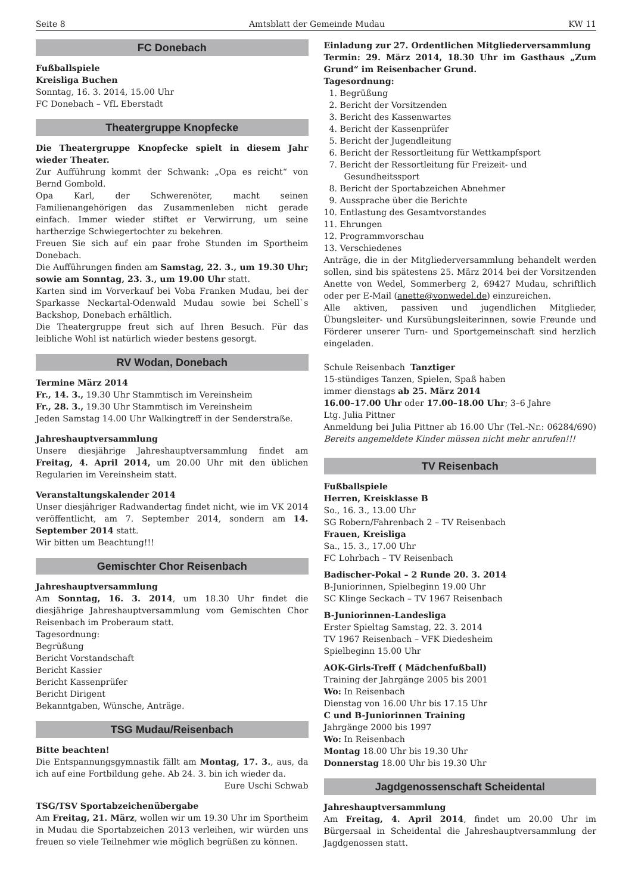Seite 8 Amtsblatt der Gemeinde Mudau KW 11
FC Donebach
Fußballspiele
Kreisliga Buchen
Sonntag, 16. 3. 2014, 15.00 Uhr
FC Donebach – VfL Eberstadt
Theatergruppe Knopfecke
Die Theatergruppe Knopfecke spielt in diesem Jahr wieder Theater.
Zur Aufführung kommt der Schwank: „Opa es reicht“ von Bernd Gombold.
Opa Karl, der Schwerenöter, macht seinen Familienangehörigen das Zusammenleben nicht gerade einfach. Immer wieder stiftet er Verwirrung, um seine hartherzige Schwiegertochter zu bekehren.
Freuen Sie sich auf ein paar frohe Stunden im Sportheim Donebach.
Die Aufführungen finden am Samstag, 22. 3., um 19.30 Uhr; sowie am Sonntag, 23. 3., um 19.00 Uhr statt.
Karten sind im Vorverkauf bei Voba Franken Mudau, bei der Sparkasse Neckartal-Odenwald Mudau sowie bei Schell`s Backshop, Donebach erhältlich.
Die Theatergruppe freut sich auf Ihren Besuch. Für das leibliche Wohl ist natürlich wieder bestens gesorgt.
RV Wodan, Donebach
Termine März 2014
Fr., 14. 3., 19.30 Uhr Stammtisch im Vereinsheim
Fr., 28. 3., 19.30 Uhr Stammtisch im Vereinsheim
Jeden Samstag 14.00 Uhr Walkingtreff in der Senderstraße.
Jahreshauptversammlung
Unsere diesjährige Jahreshauptversammlung findet am Freitag, 4. April 2014, um 20.00 Uhr mit den üblichen Regularien im Vereinsheim statt.
Veranstaltungskalender 2014
Unser diesjähriger Radwandertag findet nicht, wie im VK 2014 veröffentlicht, am 7. September 2014, sondern am 14. September 2014 statt.
Wir bitten um Beachtung!!!
Gemischter Chor Reisenbach
Jahreshauptversammlung
Am Sonntag, 16. 3. 2014, um 18.30 Uhr findet die diesjährige Jahreshauptversammlung vom Gemischten Chor Reisenbach im Proberaum statt.
Tagesordnung:
Begrüßung
Bericht Vorstandschaft
Bericht Kassier
Bericht Kassenprüfer
Bericht Dirigent
Bekanntgaben, Wünsche, Anträge.
TSG Mudau/Reisenbach
Bitte beachten!
Die Entspannungsgymnastik fällt am Montag, 17. 3., aus, da ich auf eine Fortbildung gehe. Ab 24. 3. bin ich wieder da.
Eure Uschi Schwab
TSG/TSV Sportabzeichenübergabe
Am Freitag, 21. März, wollen wir um 19.30 Uhr im Sportheim in Mudau die Sportabzeichen 2013 verleihen, wir würden uns freuen so viele Teilnehmer wie möglich begrüßen zu können.
Einladung zur 27. Ordentlichen Mitgliederversammlung
Termin: 29. März 2014, 18.30 Uhr im Gasthaus „Zum Grund“ im Reisenbacher Grund.
Tagesordnung:
1. Begrüßung
2. Bericht der Vorsitzenden
3. Bericht des Kassenwartes
4. Bericht der Kassenprüfer
5. Bericht der Jugendleitung
6. Bericht der Ressortleitung für Wettkampfsport
7. Bericht der Ressortleitung für Freizeit- und Gesundheitssport
8. Bericht der Sportabzeichen Abnehmer
9. Aussprache über die Berichte
10. Entlastung des Gesamtvorstandes
11. Ehrungen
12. Programmvorschau
13. Verschiedenes
Anträge, die in der Mitgliederversammlung behandelt werden sollen, sind bis spätestens 25. März 2014 bei der Vorsitzenden Anette von Wedel, Sommerberg 2, 69427 Mudau, schriftlich oder per E-Mail (anette@vonwedel.de) einzureichen.
Alle aktiven, passiven und jugendlichen Mitglieder, Übungsleiter- und Kursübungsleiterinnen, sowie Freunde und Förderer unserer Turn- und Sportgemeinschaft sind herzlich eingeladen.
Schule Reisenbach Tanztiger
15-stündiges Tanzen, Spielen, Spaß haben
immer dienstags ab 25. März 2014
16.00–17.00 Uhr oder 17.00–18.00 Uhr; 3–6 Jahre
Ltg. Julia Pittner
Anmeldung bei Julia Pittner ab 16.00 Uhr (Tel.-Nr.: 06284/690) Bereits angemeldete Kinder müssen nicht mehr anrufen!!!
TV Reisenbach
Fußballspiele
Herren, Kreisklasse B
So., 16. 3., 13.00 Uhr
SG Robern/Fahrenbach 2 – TV Reisenbach
Frauen, Kreisliga
Sa., 15. 3., 17.00 Uhr
FC Lohrbach – TV Reisenbach
Badischer-Pokal – 2 Runde 20. 3. 2014
B-Juniorinnen, Spielbeginn 19.00 Uhr
SC Klinge Seckach – TV 1967 Reisenbach
B-Juniorinnen-Landesliga
Erster Spieltag Samstag, 22. 3. 2014
TV 1967 Reisenbach – VFK Diedesheim
Spielbeginn 15.00 Uhr
AOK-Girls-Treff ( Mädchenfußball)
Training der Jahrgänge 2005 bis 2001
Wo: In Reisenbach
Dienstag von 16.00 Uhr bis 17.15 Uhr
C und B-Juniorinnen Training
Jahrgänge 2000 bis 1997
Wo: In Reisenbach
Montag 18.00 Uhr bis 19.30 Uhr
Donnerstag 18.00 Uhr bis 19.30 Uhr
Jagdgenossenschaft Scheidental
Jahreshauptversammlung
Am Freitag, 4. April 2014, findet um 20.00 Uhr im Bürgersaal in Scheidental die Jahreshauptversammlung der Jagdgenossen statt.